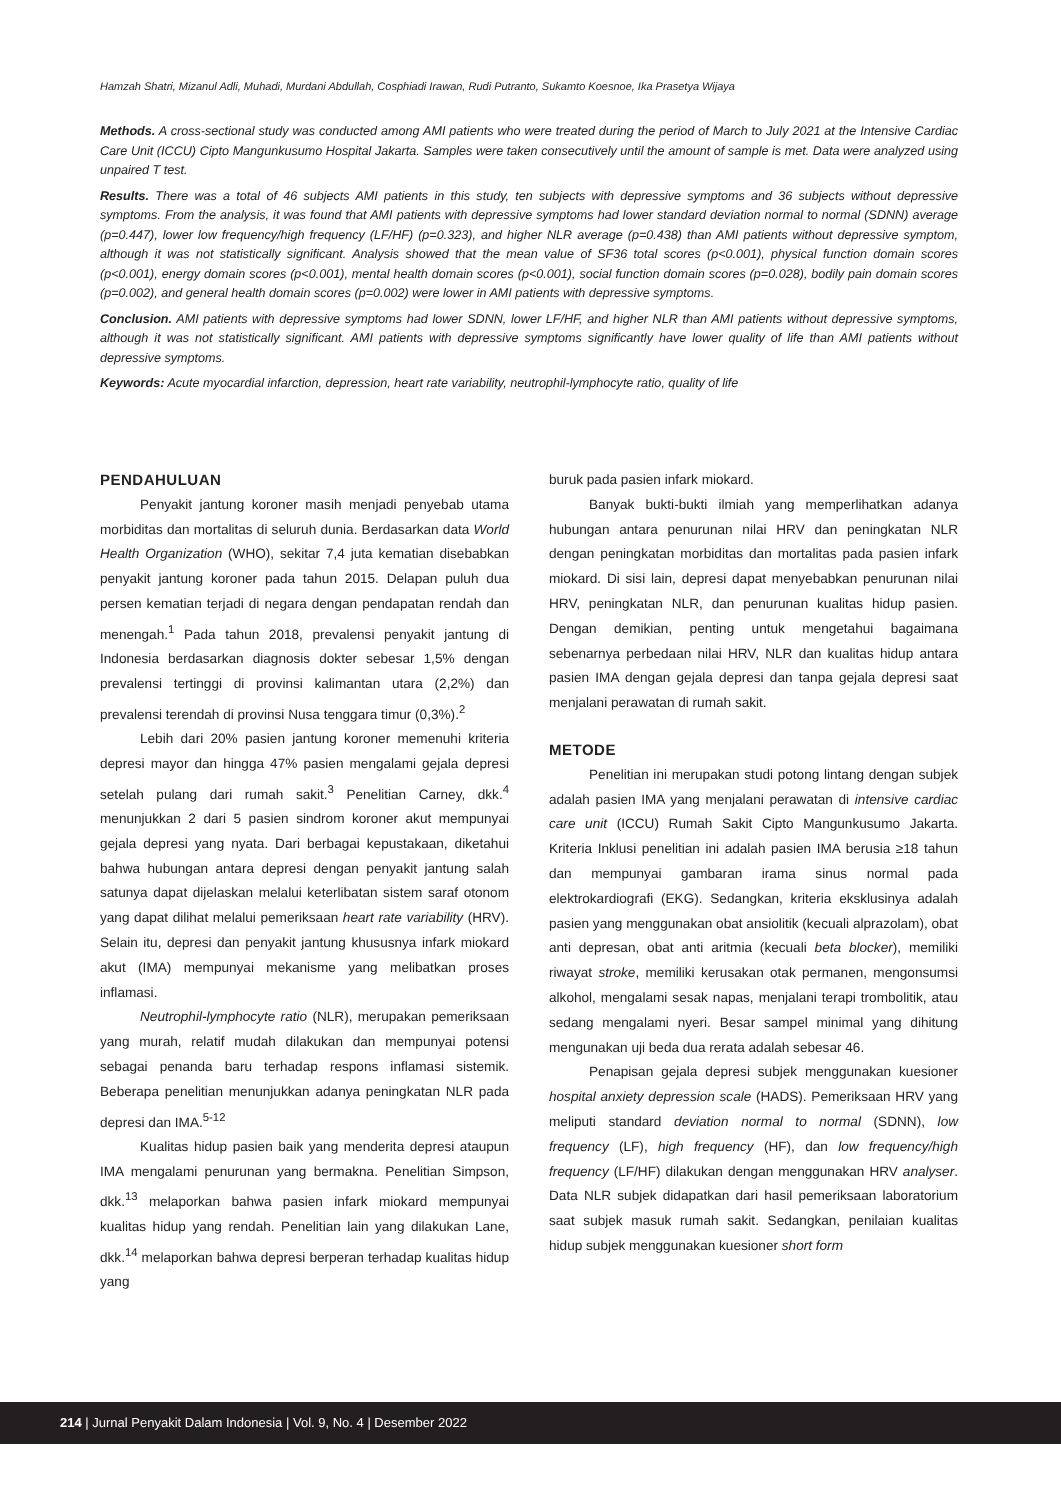Hamzah Shatri, Mizanul Adli, Muhadi, Murdani Abdullah, Cosphiadi Irawan, Rudi Putranto, Sukamto Koesnoe, Ika Prasetya Wijaya
Methods. A cross-sectional study was conducted among AMI patients who were treated during the period of March to July 2021 at the Intensive Cardiac Care Unit (ICCU) Cipto Mangunkusumo Hospital Jakarta. Samples were taken consecutively until the amount of sample is met. Data were analyzed using unpaired T test.
Results. There was a total of 46 subjects AMI patients in this study, ten subjects with depressive symptoms and 36 subjects without depressive symptoms. From the analysis, it was found that AMI patients with depressive symptoms had lower standard deviation normal to normal (SDNN) average (p=0.447), lower low frequency/high frequency (LF/HF) (p=0.323), and higher NLR average (p=0.438) than AMI patients without depressive symptom, although it was not statistically significant. Analysis showed that the mean value of SF36 total scores (p<0.001), physical function domain scores (p<0.001), energy domain scores (p<0.001), mental health domain scores (p<0.001), social function domain scores (p=0.028), bodily pain domain scores (p=0.002), and general health domain scores (p=0.002) were lower in AMI patients with depressive symptoms.
Conclusion. AMI patients with depressive symptoms had lower SDNN, lower LF/HF, and higher NLR than AMI patients without depressive symptoms, although it was not statistically significant. AMI patients with depressive symptoms significantly have lower quality of life than AMI patients without depressive symptoms.
Keywords: Acute myocardial infarction, depression, heart rate variability, neutrophil-lymphocyte ratio, quality of life
PENDAHULUAN
Penyakit jantung koroner masih menjadi penyebab utama morbiditas dan mortalitas di seluruh dunia. Berdasarkan data World Health Organization (WHO), sekitar 7,4 juta kematian disebabkan penyakit jantung koroner pada tahun 2015. Delapan puluh dua persen kematian terjadi di negara dengan pendapatan rendah dan menengah.<sup>1</sup> Pada tahun 2018, prevalensi penyakit jantung di Indonesia berdasarkan diagnosis dokter sebesar 1,5% dengan prevalensi tertinggi di provinsi kalimantan utara (2,2%) dan prevalensi terendah di provinsi Nusa tenggara timur (0,3%).<sup>2</sup>
Lebih dari 20% pasien jantung koroner memenuhi kriteria depresi mayor dan hingga 47% pasien mengalami gejala depresi setelah pulang dari rumah sakit.<sup>3</sup> Penelitian Carney, dkk.<sup>4</sup> menunjukkan 2 dari 5 pasien sindrom koroner akut mempunyai gejala depresi yang nyata. Dari berbagai kepustakaan, diketahui bahwa hubungan antara depresi dengan penyakit jantung salah satunya dapat dijelaskan melalui keterlibatan sistem saraf otonom yang dapat dilihat melalui pemeriksaan heart rate variability (HRV). Selain itu, depresi dan penyakit jantung khususnya infark miokard akut (IMA) mempunyai mekanisme yang melibatkan proses inflamasi.
Neutrophil-lymphocyte ratio (NLR), merupakan pemeriksaan yang murah, relatif mudah dilakukan dan mempunyai potensi sebagai penanda baru terhadap respons inflamasi sistemik. Beberapa penelitian menunjukkan adanya peningkatan NLR pada depresi dan IMA.<sup>5-12</sup>
Kualitas hidup pasien baik yang menderita depresi ataupun IMA mengalami penurunan yang bermakna. Penelitian Simpson, dkk.<sup>13</sup> melaporkan bahwa pasien infark miokard mempunyai kualitas hidup yang rendah. Penelitian lain yang dilakukan Lane, dkk.<sup>14</sup> melaporkan bahwa depresi berperan terhadap kualitas hidup yang
buruk pada pasien infark miokard.
Banyak bukti-bukti ilmiah yang memperlihatkan adanya hubungan antara penurunan nilai HRV dan peningkatan NLR dengan peningkatan morbiditas dan mortalitas pada pasien infark miokard. Di sisi lain, depresi dapat menyebabkan penurunan nilai HRV, peningkatan NLR, dan penurunan kualitas hidup pasien. Dengan demikian, penting untuk mengetahui bagaimana sebenarnya perbedaan nilai HRV, NLR dan kualitas hidup antara pasien IMA dengan gejala depresi dan tanpa gejala depresi saat menjalani perawatan di rumah sakit.
METODE
Penelitian ini merupakan studi potong lintang dengan subjek adalah pasien IMA yang menjalani perawatan di intensive cardiac care unit (ICCU) Rumah Sakit Cipto Mangunkusumo Jakarta. Kriteria Inklusi penelitian ini adalah pasien IMA berusia ≥18 tahun dan mempunyai gambaran irama sinus normal pada elektrokardiografi (EKG). Sedangkan, kriteria eksklusinya adalah pasien yang menggunakan obat ansiolitik (kecuali alprazolam), obat anti depresan, obat anti aritmia (kecuali beta blocker), memiliki riwayat stroke, memiliki kerusakan otak permanen, mengonsumsi alkohol, mengalami sesak napas, menjalani terapi trombolitik, atau sedang mengalami nyeri. Besar sampel minimal yang dihitung mengunakan uji beda dua rerata adalah sebesar 46.
Penapisan gejala depresi subjek menggunakan kuesioner hospital anxiety depression scale (HADS). Pemeriksaan HRV yang meliputi standard deviation normal to normal (SDNN), low frequency (LF), high frequency (HF), dan low frequency/high frequency (LF/HF) dilakukan dengan menggunakan HRV analyser. Data NLR subjek didapatkan dari hasil pemeriksaan laboratorium saat subjek masuk rumah sakit. Sedangkan, penilaian kualitas hidup subjek menggunakan kuesioner short form
214 | Jurnal Penyakit Dalam Indonesia | Vol. 9, No. 4 | Desember 2022